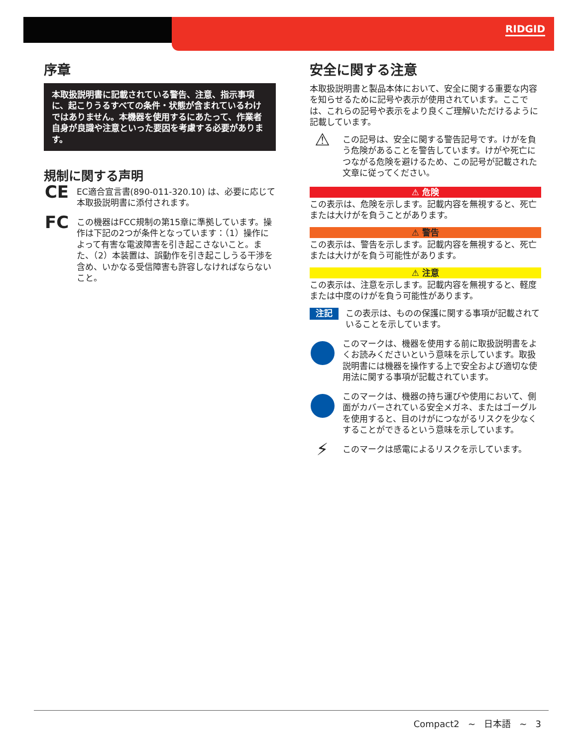RIDGID
序章
本取扱説明書に記載されている警告、注意、指示事項に、起こりうるすべての条件・状態が含まれているわけではありません。本機器を使用するにあたって、作業者自身が良識や注意といった要因を考慮する必要があります。
規制に関する声明
CE
EC適合宣言書(890-011-320.10) は、必要に応じて本取扱説明書に添付されます。
FC
この機器はFCC規制の第15章に準拠しています。操作は下記の2つが条件となっています：（1）操作によって有害な電波障害を引き起こさないこと。また、（2）本装置は、誤動作を引き起こしうる干渉を含め、いかなる受信障害も許容しなければならないこと。
安全に関する注意
本取扱説明書と製品本体において、安全に関する重要な内容を知らせるために記号や表示が使用されています。ここでは、これらの記号や表示をより良くご理解いただけるように記載しています。
⚠
この記号は、安全に関する警告記号です。けがを負う危険があることを警告しています。けがや死亡につながる危険を避けるため、この記号が記載された文章に従ってください。
⚠ 危険
この表示は、危険を示します。記載内容を無視すると、死亡または大けがを負うことがあります。
⚠ 警告
この表示は、警告を示します。記載内容を無視すると、死亡または大けがを負う可能性があります。
⚠ 注意
この表示は、注意を示します。記載内容を無視すると、軽度または中度のけがを負う可能性があります。
注記
この表示は、ものの保護に関する事項が記載されていることを示しています。
このマークは、機器を使用する前に取扱説明書をよくお読みくださいという意味を示しています。取扱説明書には機器を操作する上で安全および適切な使用法に関する事項が記載されています。
このマークは、機器の持ち運びや使用において、側面がカバーされている安全メガネ、またはゴーグルを使用すると、目のけがにつながるリスクを少なくすることができるという意味を示しています。
⚡
このマークは感電によるリスクを示しています。
Compact2 ~ 日本語 ~ 3